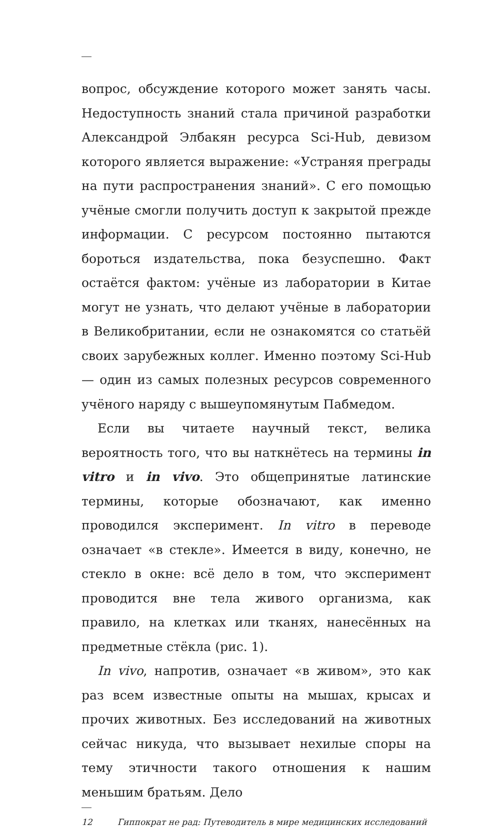вопрос, обсуждение которого может занять часы. Недоступность знаний стала причиной разработки Александрой Элбакян ресурса Sci-Hub, девизом которого является выражение: «Устраняя преграды на пути распространения знаний». С его помощью учёные смогли получить доступ к закрытой прежде информации. С ресурсом постоянно пытаются бороться издательства, пока безуспешно. Факт остаётся фактом: учёные из лаборатории в Китае могут не узнать, что делают учёные в лаборатории в Великобритании, если не ознакомятся со статьёй своих зарубежных коллег. Именно поэтому Sci-Hub — один из самых полезных ресурсов современного учёного наряду с вышеупомянутым Пабмедом.
Если вы читаете научный текст, велика вероятность того, что вы наткнётесь на термины in vitro и in vivo. Это общепринятые латинские термины, которые обозначают, как именно проводился эксперимент. In vitro в переводе означает «в стекле». Имеется в виду, конечно, не стекло в окне: всё дело в том, что эксперимент проводится вне тела живого организма, как правило, на клетках или тканях, нанесённых на предметные стёкла (рис. 1).
In vivo, напротив, означает «в живом», это как раз всем известные опыты на мышах, крысах и прочих животных. Без исследований на животных сейчас никуда, что вызывает нехилые споры на тему этичности такого отношения к нашим меньшим братьям. Дело
12 Гиппократ не рад: Путеводитель в мире медицинских исследований